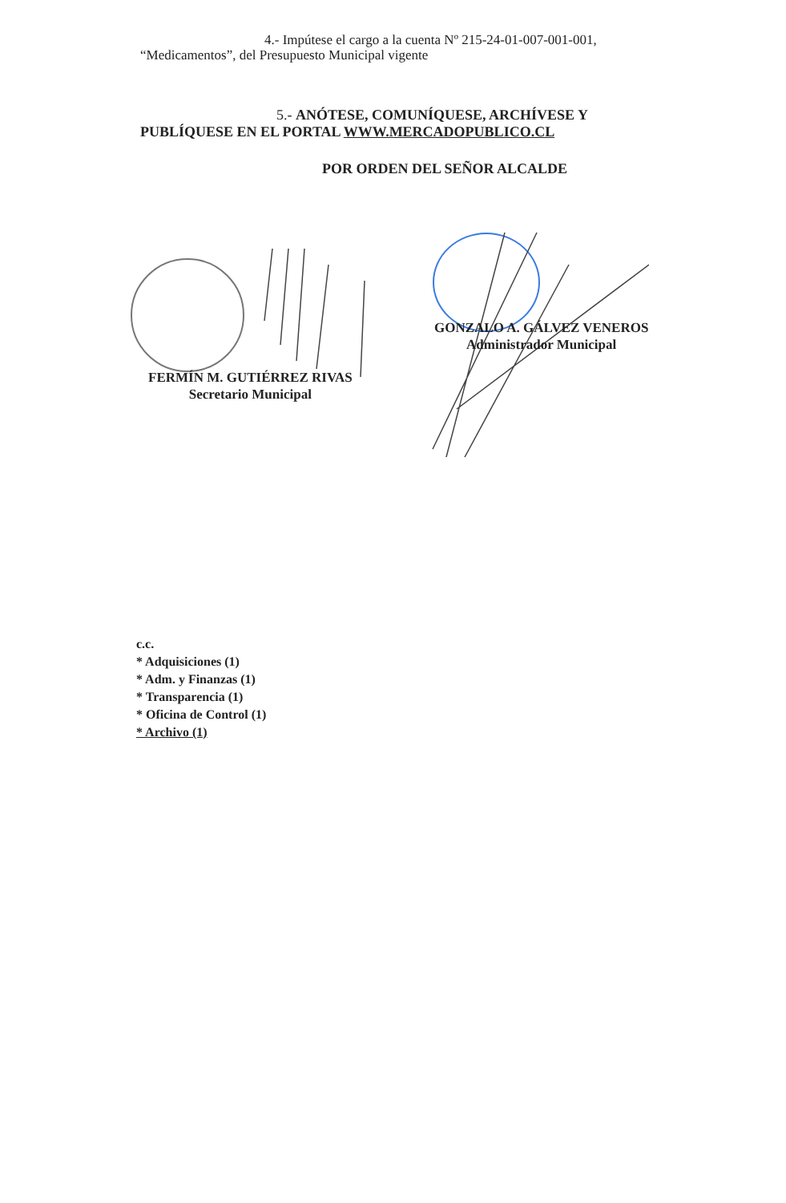4.- Impútese el cargo a la cuenta Nº 215-24-01-007-001-001,
“Medicamentos”, del Presupuesto Municipal vigente
5.- ANÓTESE, COMUNÍQUESE, ARCHÍVESE Y
PUBLÍQUESE EN EL PORTAL WWW.MERCADOPUBLICO.CL
POR ORDEN DEL SEÑOR ALCALDE
FERMÍN M. GUTIÉRREZ RIVAS
Secretario Municipal
GONZALO A. GÁLVEZ VENEROS
Administrador Municipal
c.c.
* Adquisiciones (1)
* Adm. y Finanzas (1)
* Transparencia (1)
* Oficina de Control (1)
* Archivo (1)